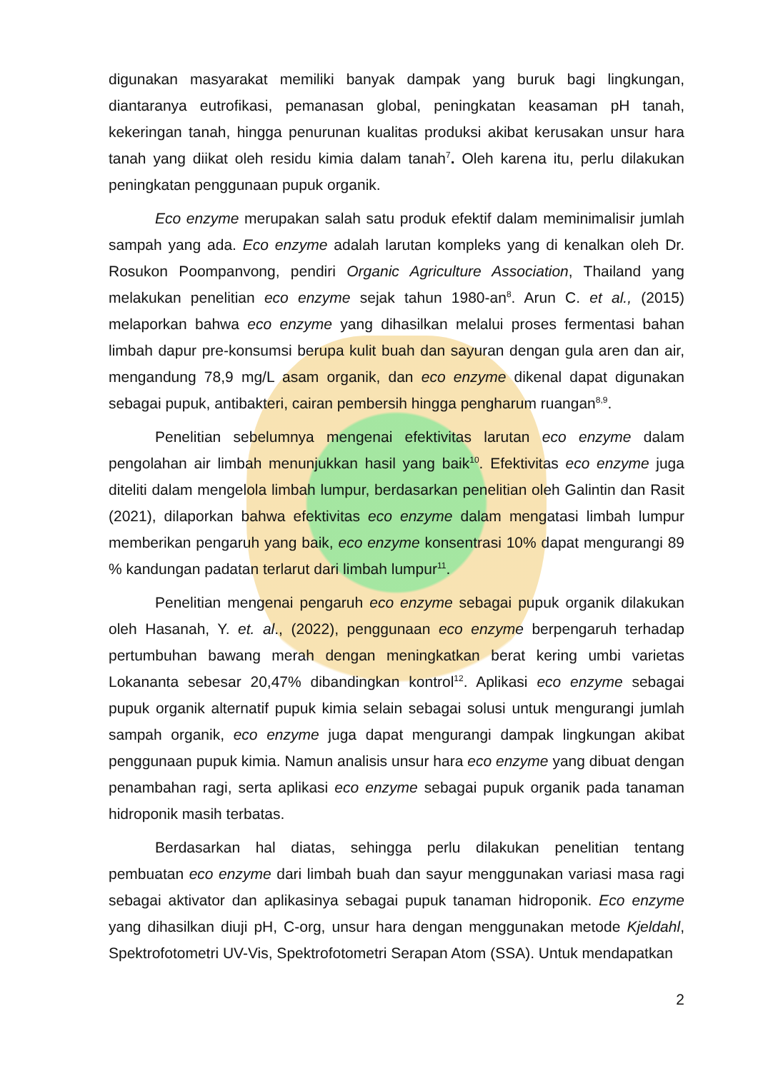digunakan masyarakat memiliki banyak dampak yang buruk bagi lingkungan, diantaranya eutrofikasi, pemanasan global, peningkatan keasaman pH tanah, kekeringan tanah, hingga penurunan kualitas produksi akibat kerusakan unsur hara tanah yang diikat oleh residu kimia dalam tanah<sup>7</sup>. Oleh karena itu, perlu dilakukan peningkatan penggunaan pupuk organik.
Eco enzyme merupakan salah satu produk efektif dalam meminimalisir jumlah sampah yang ada. Eco enzyme adalah larutan kompleks yang di kenalkan oleh Dr. Rosukon Poompanvong, pendiri Organic Agriculture Association, Thailand yang melakukan penelitian eco enzyme sejak tahun 1980-an<sup>8</sup>. Arun C. et al., (2015) melaporkan bahwa eco enzyme yang dihasilkan melalui proses fermentasi bahan limbah dapur pre-konsumsi berupa kulit buah dan sayuran dengan gula aren dan air, mengandung 78,9 mg/L asam organik, dan eco enzyme dikenal dapat digunakan sebagai pupuk, antibakteri, cairan pembersih hingga pengharum ruangan<sup>8,9</sup>.
Penelitian sebelumnya mengenai efektivitas larutan eco enzyme dalam pengolahan air limbah menunjukkan hasil yang baik<sup>10</sup>. Efektivitas eco enzyme juga diteliti dalam mengelola limbah lumpur, berdasarkan penelitian oleh Galintin dan Rasit (2021), dilaporkan bahwa efektivitas eco enzyme dalam mengatasi limbah lumpur memberikan pengaruh yang baik, eco enzyme konsentrasi 10% dapat mengurangi 89 % kandungan padatan terlarut dari limbah lumpur<sup>11</sup>.
Penelitian mengenai pengaruh eco enzyme sebagai pupuk organik dilakukan oleh Hasanah, Y. et. al., (2022), penggunaan eco enzyme berpengaruh terhadap pertumbuhan bawang merah dengan meningkatkan berat kering umbi varietas Lokananta sebesar 20,47% dibandingkan kontrol<sup>12</sup>. Aplikasi eco enzyme sebagai pupuk organik alternatif pupuk kimia selain sebagai solusi untuk mengurangi jumlah sampah organik, eco enzyme juga dapat mengurangi dampak lingkungan akibat penggunaan pupuk kimia. Namun analisis unsur hara eco enzyme yang dibuat dengan penambahan ragi, serta aplikasi eco enzyme sebagai pupuk organik pada tanaman hidroponik masih terbatas.
Berdasarkan hal diatas, sehingga perlu dilakukan penelitian tentang pembuatan eco enzyme dari limbah buah dan sayur menggunakan variasi masa ragi sebagai aktivator dan aplikasinya sebagai pupuk tanaman hidroponik. Eco enzyme yang dihasilkan diuji pH, C-org, unsur hara dengan menggunakan metode Kjeldahl, Spektrofotometri UV-Vis, Spektrofotometri Serapan Atom (SSA). Untuk mendapatkan
2